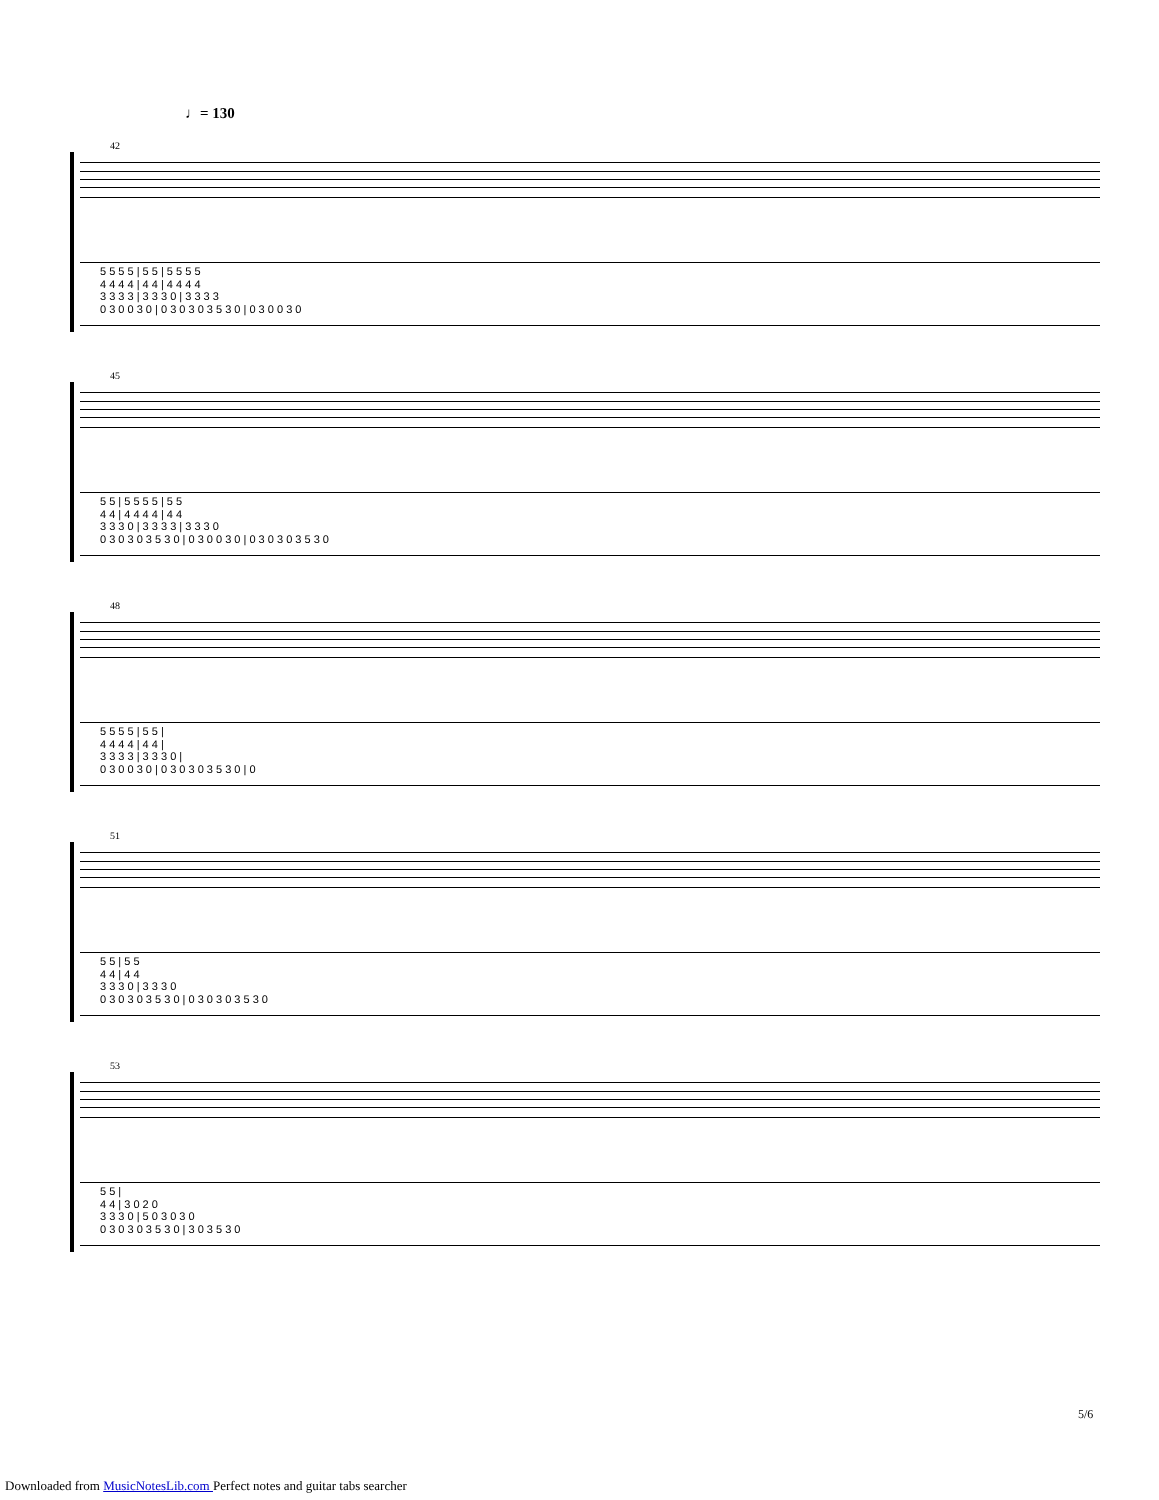♩= 130
42
5 5 5 5 | 5 5 | 5 5 5 5 4 4 4 4 | 4 4 | 4 4 4 4 3 3 3 3 | 3 3 3 0 | 3 3 3 3 0 3 0 0 3 0 | 0 3 0 3 0 3 5 3 0 | 0 3 0 0 3 0
45
5 5 | 5 5 5 5 | 5 5 4 4 | 4 4 4 4 | 4 4 3 3 3 0 | 3 3 3 3 | 3 3 3 0 0 3 0 3 0 3 5 3 0 | 0 3 0 0 3 0 | 0 3 0 3 0 3 5 3 0
48
5 5 5 5 | 5 5 | 4 4 4 4 | 4 4 | 3 3 3 3 | 3 3 3 0 | 0 3 0 0 3 0 | 0 3 0 3 0 3 5 3 0 | 0
51
5 5 | 5 5 4 4 | 4 4 3 3 3 0 | 3 3 3 0 0 3 0 3 0 3 5 3 0 | 0 3 0 3 0 3 5 3 0
53
5 5 | 4 4 | 3 0 2 0 3 3 3 0 | 5 0 3 0 3 0 0 3 0 3 0 3 5 3 0 | 3 0 3 5 3 0
5/6
Downloaded from MusicNotesLib.com Perfect notes and guitar tabs searcher